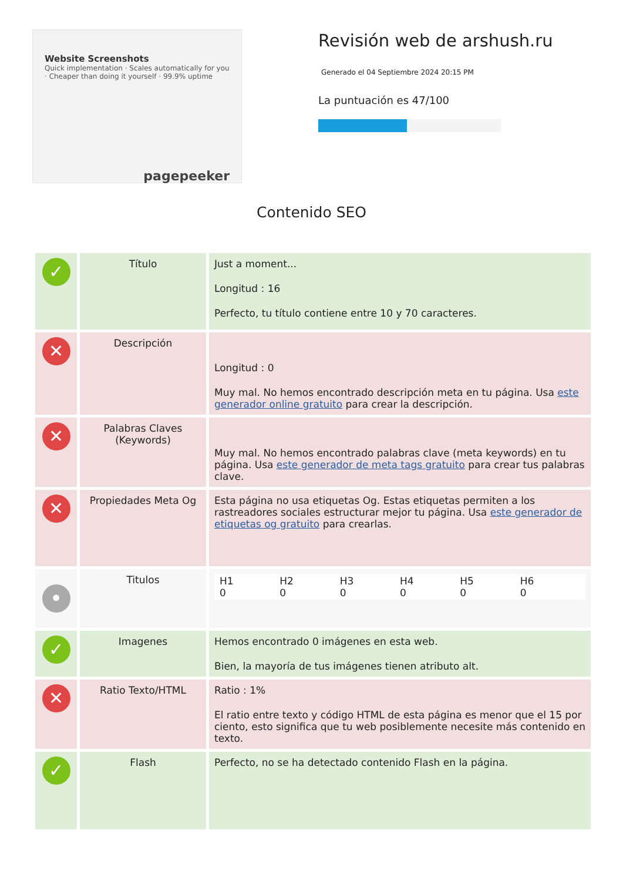Website Screenshots
Quick implementation · Scales automatically for you · Cheaper than doing it yourself · 99.9% uptime
pagepeeker
Revisión web de arshush.ru
Generado el 04 Septiembre 2024 20:15 PM
La puntuación es 47/100
Contenido SEO
| ✓ | Título | Just a moment... Longitud : 16 Perfecto, tu título contiene entre 10 y 70 caracteres. |
| ✕ | Descripción | Longitud : 0 Muy mal. No hemos encontrado descripción meta en tu página. Usa este generador online gratuito para crear la descripción. |
| ✕ | Palabras Claves (Keywords) | Muy mal. No hemos encontrado palabras clave (meta keywords) en tu página. Usa este generador de meta tags gratuito para crear tus palabras clave. |
| ✕ | Propiedades Meta Og | Esta página no usa etiquetas Og. Estas etiquetas permiten a los rastreadores sociales estructurar mejor tu página. Usa este generador de etiquetas og gratuito para crearlas. |
| • | Titulos | H1 0 H2 0 H3 0 H4 0 H5 0 H6 0 |
| ✓ | Imagenes | Hemos encontrado 0 imágenes en esta web. Bien, la mayoría de tus imágenes tienen atributo alt. |
| ✕ | Ratio Texto/HTML | Ratio : 1% El ratio entre texto y código HTML de esta página es menor que el 15 por ciento, esto significa que tu web posiblemente necesite más contenido en texto. |
| ✓ | Flash | Perfecto, no se ha detectado contenido Flash en la página. |